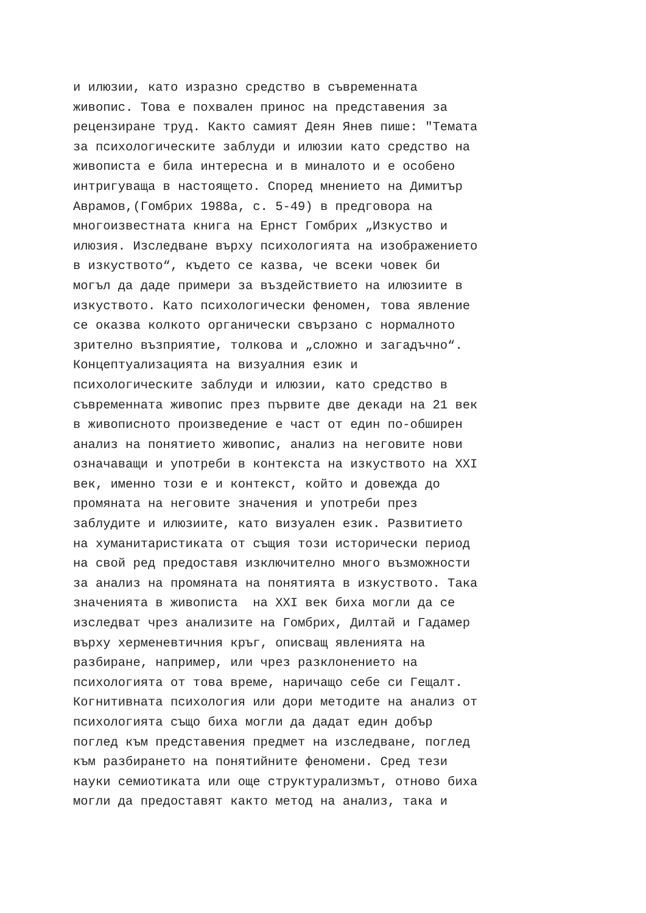и илюзии, като изразно средство в съвременната живопис. Това е похвален принос на представения за рецензиране труд. Както самият Деян Янев пише: "Темата за психологическите заблуди и илюзии като средство на живописта е била интересна и в миналото и е особено интригуваща в настоящето. Според мнението на Димитър Аврамов,(Гомбрих 1988а, с. 5-49) в предговора на многоизвестната книга на Ернст Гомбрих „Изкуство и илюзия. Изследване върху психологията на изображението в изкуството“, където се казва, че всеки човек би могъл да даде примери за въздействието на илюзиите в изкуството. Като психологически феномен, това явление се оказва колкото органически свързано с нормалното зрително възприятие, толкова и „сложно и загадъчно“. Концептуализацията на визуалния език и психологическите заблуди и илюзии, като средство в съвременната живопис през първите две декади на 21 век в живописното произведение е част от един по-обширен анализ на понятието живопис, анализ на неговите нови означаващи и употреби в контекста на изкуството на XXI век, именно този е и контекст, който и довежда до промяната на неговите значения и употреби през заблудите и илюзиите, като визуален език. Развитието на хуманитаристиката от същия този исторически период на свой ред предоставя изключително много възможности за анализ на промяната на понятията в изкуството. Така значенията в живописта на XXI век биха могли да се изследват чрез анализите на Гомбрих, Дилтай и Гадамер върху херменевтичния кръг, описващ явленията на разбиране, например, или чрез разклонението на психологията от това време, наричащо себе си Гещалт. Когнитивната психология или дори методите на анализ от психологията също биха могли да дадат един добър поглед към представения предмет на изследване, поглед към разбирането на понятийните феномени. Сред тези науки семиотиката или още структурализмът, отново биха могли да предоставят както метод на анализ, така и